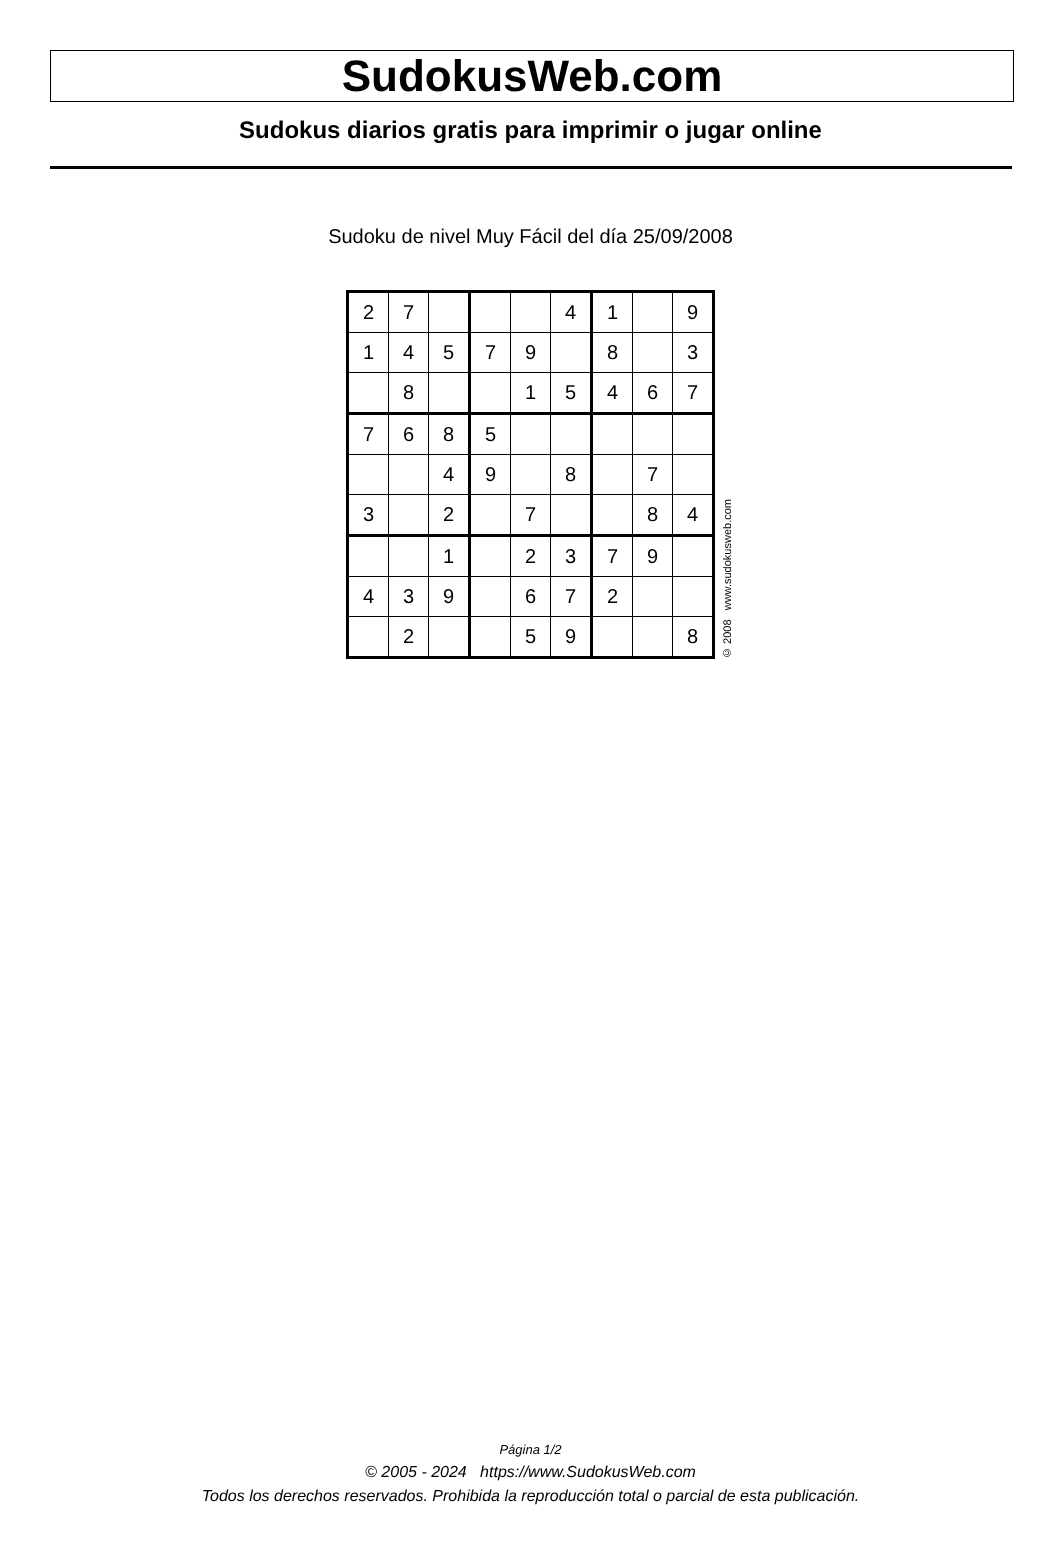SudokusWeb.com
Sudokus diarios gratis para imprimir o jugar online
Sudoku de nivel Muy Fácil del día 25/09/2008
| 2 | 7 | | | | 4 | 1 | | 9 |
| 1 | 4 | 5 | 7 | 9 | | 8 | | 3 |
| | 8 | | | 1 | 5 | 4 | 6 | 7 |
| 7 | 6 | 8 | 5 | | | | | |
| | | 4 | 9 | | 8 | | 7 | |
| 3 | | 2 | | 7 | | | 8 | 4 |
| | | 1 | | 2 | 3 | 7 | 9 | |
| 4 | 3 | 9 | | 6 | 7 | 2 | | |
| | 2 | | | 5 | 9 | | | 8 |
© 2008 www.sudokusweb.com
Página 1/2
© 2005 - 2024 https://www.SudokusWeb.com
Todos los derechos reservados. Prohibida la reproducción total o parcial de esta publicación.